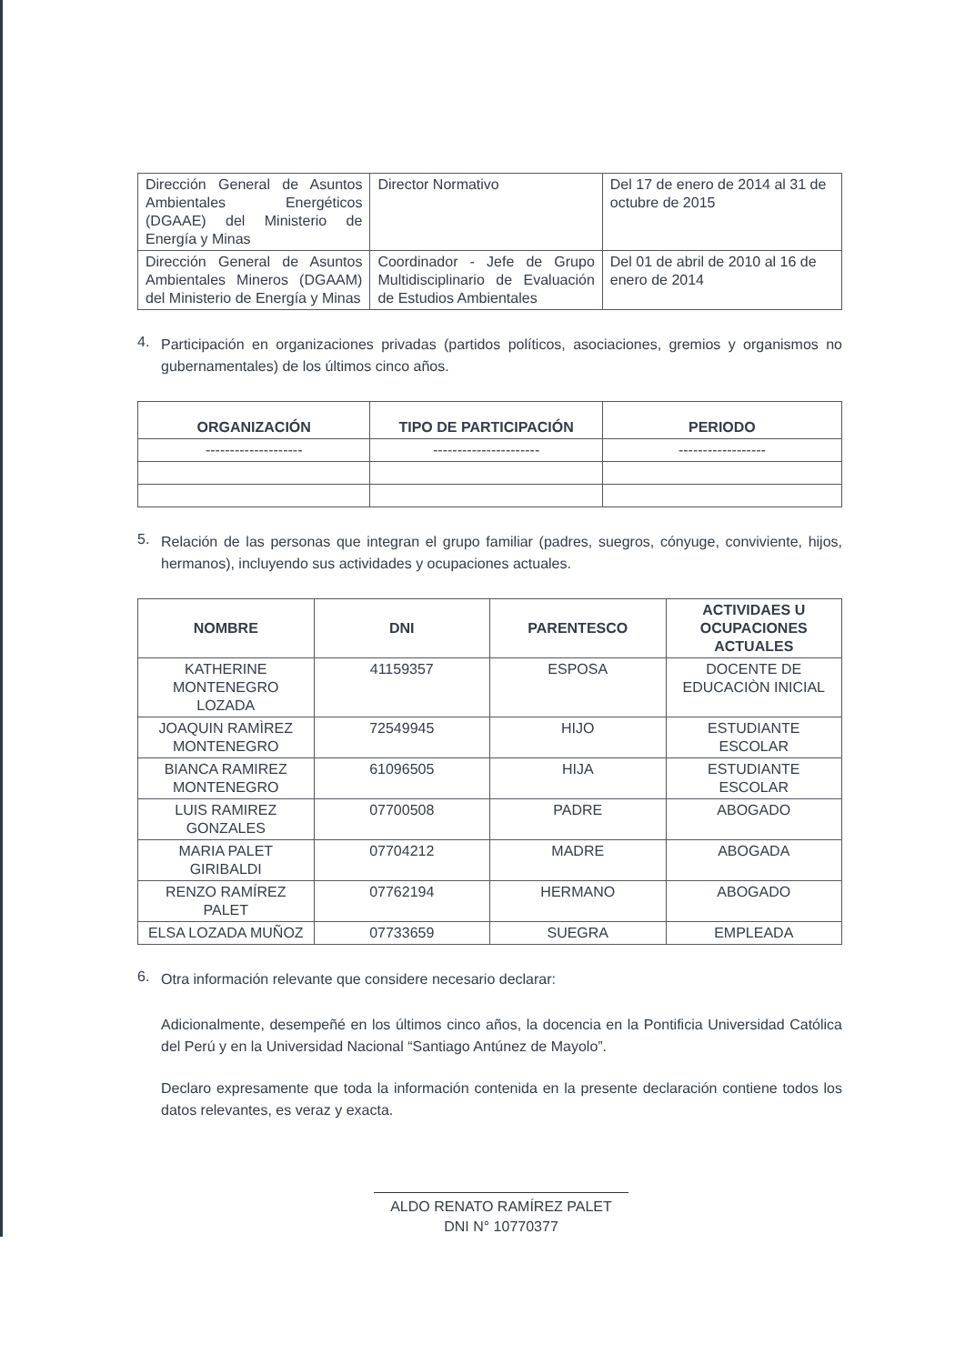| Dirección General de Asuntos Ambientales Energéticos (DGAAE) del Ministerio de Energía y Minas | Director Normativo | Del 17 de enero de 2014 al 31 de octubre de 2015 |
| Dirección General de Asuntos Ambientales Mineros (DGAAM) del Ministerio de Energía y Minas | Coordinador - Jefe de Grupo Multidisciplinario de Evaluación de Estudios Ambientales | Del 01 de abril de 2010 al 16 de enero de 2014 |
4.
Participación en organizaciones privadas (partidos políticos, asociaciones, gremios y organismos no gubernamentales) de los últimos cinco años.
| ORGANIZACIÓN | TIPO DE PARTICIPACIÓN | PERIODO |
| --- | --- | --- |
| -------------------- | ---------------------- | ------------------ |
5.
Relación de las personas que integran el grupo familiar (padres, suegros, cónyuge, conviviente, hijos, hermanos), incluyendo sus actividades y ocupaciones actuales.
| NOMBRE | DNI | PARENTESCO | ACTIVIDAES U OCUPACIONES ACTUALES |
| --- | --- | --- | --- |
| KATHERINE MONTENEGRO LOZADA | 41159357 | ESPOSA | DOCENTE DE EDUCACIÒN INICIAL |
| JOAQUIN RAMÌREZ MONTENEGRO | 72549945 | HIJO | ESTUDIANTE ESCOLAR |
| BIANCA RAMIREZ MONTENEGRO | 61096505 | HIJA | ESTUDIANTE ESCOLAR |
| LUIS RAMIREZ GONZALES | 07700508 | PADRE | ABOGADO |
| MARIA PALET GIRIBALDI | 07704212 | MADRE | ABOGADA |
| RENZO RAMÍREZ PALET | 07762194 | HERMANO | ABOGADO |
| ELSA LOZADA MUÑOZ | 07733659 | SUEGRA | EMPLEADA |
6.
Otra información relevante que considere necesario declarar:
Adicionalmente, desempeñé en los últimos cinco años, la docencia en la Pontificia Universidad Católica del Perú y en la Universidad Nacional “Santiago Antúnez de Mayolo”.
Declaro expresamente que toda la información contenida en la presente declaración contiene todos los datos relevantes, es veraz y exacta.
ALDO RENATO RAMÍREZ PALET
DNI N° 10770377